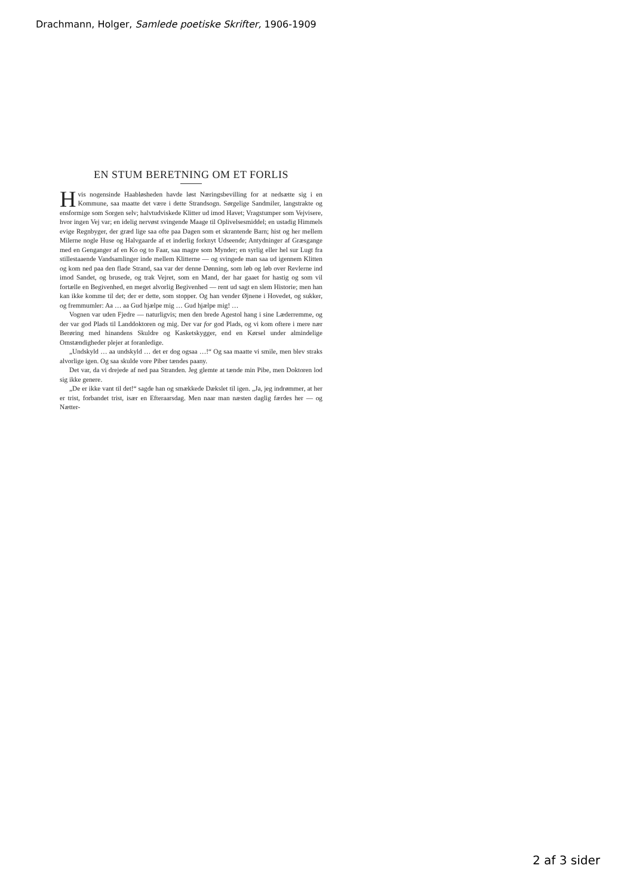Drachmann, Holger, Samlede poetiske Skrifter, 1906-1909
EN STUM BERETNING OM ET FORLIS
Hvis nogensinde Haabløsheden havde løst Næringsbevilling for at nedsætte sig i en Kommune, saa maatte det være i dette Strandsogn. Sørgelige Sandmiler, langstrakte og ensformige som Sorgen selv; halvtudviskede Klitter ud imod Havet; Vragstumper som Vejvisere, hvor ingen Vej var; en idelig nervøst svingende Maage til Oplivelsesmiddel; en ustadig Himmels evige Regnbyger, der græd lige saa ofte paa Dagen som et skrantende Barn; hist og her mellem Milerne nogle Huse og Halvgaarde af et inderlig forknyt Udseende; Antydninger af Græsgange med en Genganger af en Ko og to Faar, saa magre som Mynder; en syrlig eller hel sur Lugt fra stillestaaende Vandsamlinger inde mellem Klitterne — og svingede man saa ud igennem Klitten og kom ned paa den flade Strand, saa var der denne Dønning, som løb og løb over Revlerne ind imod Sandet, og brusede, og trak Vejret, som en Mand, der har gaaet for hastig og som vil fortælle en Begivenhed, en meget alvorlig Begivenhed — rent ud sagt en slem Historie; men han kan ikke komme til det; der er dette, som stopper. Og han vender Øjnene i Hovedet, og sukker, og fremmumler: Aa … aa Gud hjælpe mig … Gud hjælpe mig! …
Vognen var uden Fjedre — naturligvis; men den brede Agestol hang i sine Læderremme, og der var god Plads til Landdoktoren og mig. Der var for god Plads, og vi kom oftere i mere nær Berøring med hinandens Skuldre og Kasketskygger, end en Kørsel under almindelige Omstændigheder plejer at foranledige.
„Undskyld … aa undskyld … det er dog ogsaa …!“ Og saa maatte vi smile, men blev straks alvorlige igen. Og saa skulde vore Piber tændes paany.
Det var, da vi drejede af ned paa Stranden. Jeg glemte at tænde min Pibe, men Doktoren lod sig ikke genere.
„De er ikke vant til det!“ sagde han og smækkede Dækslet til igen. „Ja, jeg indrømmer, at her er trist, forbandet trist, især en Efteraarsdag. Men naar man næsten daglig færdes her — og Nætter-
2 af 3 sider